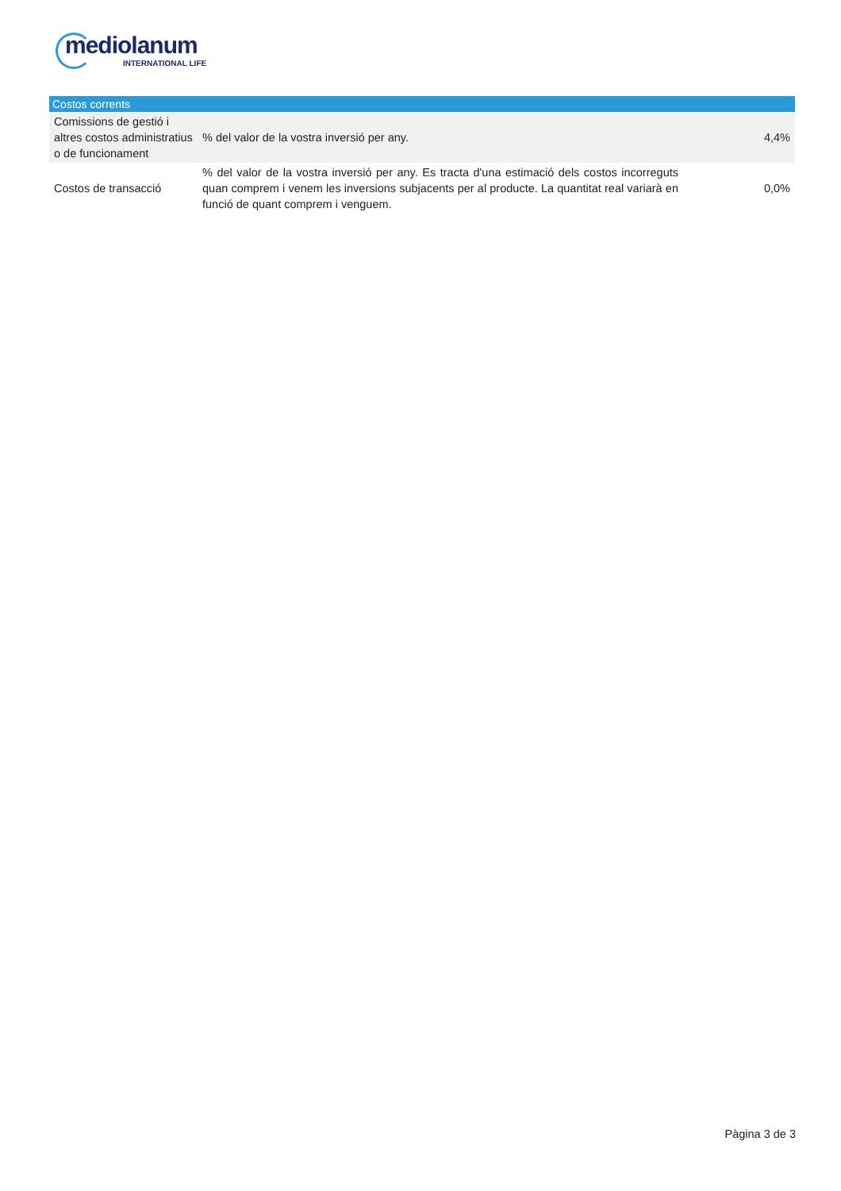mediolanum
INTERNATIONAL LIFE
| Costos corrents | | |
| --- | --- | --- |
| Comissions de gestió i altres costos administratius o de funcionament | % del valor de la vostra inversió per any. | 4,4% |
| Costos de transacció | % del valor de la vostra inversió per any. Es tracta d'una estimació dels costos incorreguts quan comprem i venem les inversions subjacents per al producte. La quantitat real variarà en funció de quant comprem i venguem. | 0,0% |
Pàgina 3 de 3